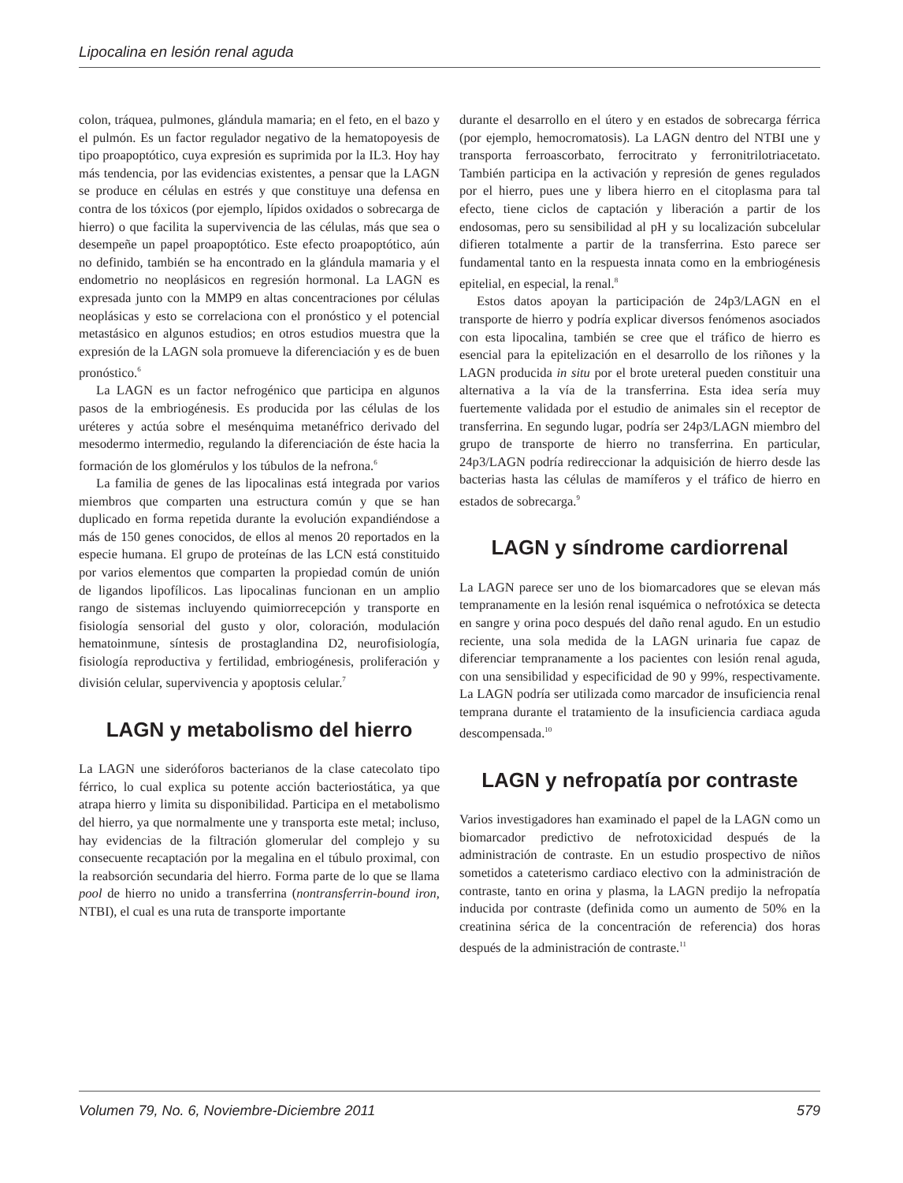Lipocalina en lesión renal aguda
colon, tráquea, pulmones, glándula mamaria; en el feto, en el bazo y el pulmón. Es un factor regulador negativo de la hematopoyesis de tipo proapoptótico, cuya expresión es suprimida por la IL3. Hoy hay más tendencia, por las evidencias existentes, a pensar que la LAGN se produce en células en estrés y que constituye una defensa en contra de los tóxicos (por ejemplo, lípidos oxidados o sobrecarga de hierro) o que facilita la supervivencia de las células, más que sea o desempeñe un papel proapoptótico. Este efecto proapoptótico, aún no definido, también se ha encontrado en la glándula mamaria y el endometrio no neoplásicos en regresión hormonal. La LAGN es expresada junto con la MMP9 en altas concentraciones por células neoplásicas y esto se correlaciona con el pronóstico y el potencial metastásico en algunos estudios; en otros estudios muestra que la expresión de la LAGN sola promueve la diferenciación y es de buen pronóstico.<sup>6</sup>
La LAGN es un factor nefrogénico que participa en algunos pasos de la embriogénesis. Es producida por las células de los uréteres y actúa sobre el mesénquima metanéfrico derivado del mesodermo intermedio, regulando la diferenciación de éste hacia la formación de los glomérulos y los túbulos de la nefrona.<sup>6</sup>
La familia de genes de las lipocalinas está integrada por varios miembros que comparten una estructura común y que se han duplicado en forma repetida durante la evolución expandiéndose a más de 150 genes conocidos, de ellos al menos 20 reportados en la especie humana. El grupo de proteínas de las LCN está constituido por varios elementos que comparten la propiedad común de unión de ligandos lipofílicos. Las lipocalinas funcionan en un amplio rango de sistemas incluyendo quimiorrecepción y transporte en fisiología sensorial del gusto y olor, coloración, modulación hematoinmune, síntesis de prostaglandina D2, neurofisiología, fisiología reproductiva y fertilidad, embriogénesis, proliferación y división celular, supervivencia y apoptosis celular.<sup>7</sup>
LAGN y metabolismo del hierro
La LAGN une sideróforos bacterianos de la clase catecolato tipo férrico, lo cual explica su potente acción bacteriostática, ya que atrapa hierro y limita su disponibilidad. Participa en el metabolismo del hierro, ya que normalmente une y transporta este metal; incluso, hay evidencias de la filtración glomerular del complejo y su consecuente recaptación por la megalina en el túbulo proximal, con la reabsorción secundaria del hierro. Forma parte de lo que se llama pool de hierro no unido a transferrina (nontransferrin-bound iron, NTBI), el cual es una ruta de transporte importante
durante el desarrollo en el útero y en estados de sobrecarga férrica (por ejemplo, hemocromatosis). La LAGN dentro del NTBI une y transporta ferroascorbato, ferrocitrato y ferronitrilotriacetato. También participa en la activación y represión de genes regulados por el hierro, pues une y libera hierro en el citoplasma para tal efecto, tiene ciclos de captación y liberación a partir de los endosomas, pero su sensibilidad al pH y su localización subcelular difieren totalmente a partir de la transferrina. Esto parece ser fundamental tanto en la respuesta innata como en la embriogénesis epitelial, en especial, la renal.<sup>8</sup>
Estos datos apoyan la participación de 24p3/LAGN en el transporte de hierro y podría explicar diversos fenómenos asociados con esta lipocalina, también se cree que el tráfico de hierro es esencial para la epitelización en el desarrollo de los riñones y la LAGN producida in situ por el brote ureteral pueden constituir una alternativa a la vía de la transferrina. Esta idea sería muy fuertemente validada por el estudio de animales sin el receptor de transferrina. En segundo lugar, podría ser 24p3/LAGN miembro del grupo de transporte de hierro no transferrina. En particular, 24p3/LAGN podría redireccionar la adquisición de hierro desde las bacterias hasta las células de mamíferos y el tráfico de hierro en estados de sobrecarga.<sup>9</sup>
LAGN y síndrome cardiorrenal
La LAGN parece ser uno de los biomarcadores que se elevan más tempranamente en la lesión renal isquémica o nefrotóxica se detecta en sangre y orina poco después del daño renal agudo. En un estudio reciente, una sola medida de la LAGN urinaria fue capaz de diferenciar tempranamente a los pacientes con lesión renal aguda, con una sensibilidad y especificidad de 90 y 99%, respectivamente. La LAGN podría ser utilizada como marcador de insuficiencia renal temprana durante el tratamiento de la insuficiencia cardiaca aguda descompensada.<sup>10</sup>
LAGN y nefropatía por contraste
Varios investigadores han examinado el papel de la LAGN como un biomarcador predictivo de nefrotoxicidad después de la administración de contraste. En un estudio prospectivo de niños sometidos a cateterismo cardiaco electivo con la administración de contraste, tanto en orina y plasma, la LAGN predijo la nefropatía inducida por contraste (definida como un aumento de 50% en la creatinina sérica de la concentración de referencia) dos horas después de la administración de contraste.<sup>11</sup>
Volumen 79, No. 6, Noviembre-Diciembre 2011 579